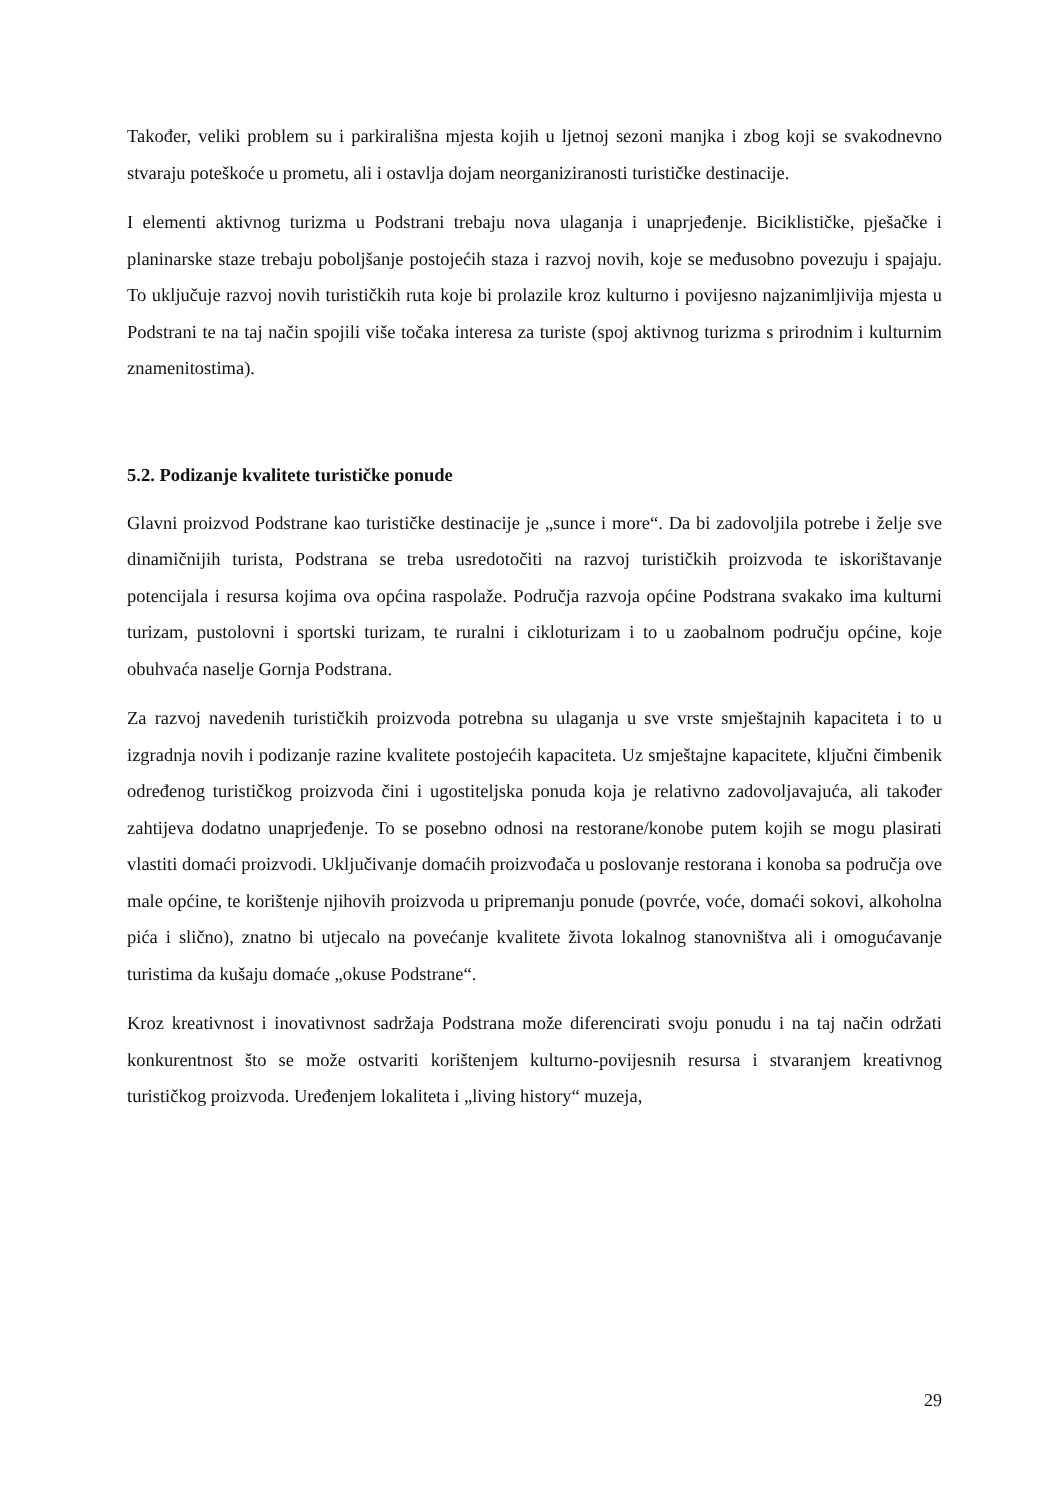Također, veliki problem su i parkirališna mjesta kojih u ljetnoj sezoni manjka i zbog koji se svakodnevno stvaraju poteškoće u prometu, ali i ostavlja dojam neorganiziranosti turističke destinacije.
I elementi aktivnog turizma u Podstrani trebaju nova ulaganja i unaprjeđenje. Biciklističke, pješačke i planinarske staze trebaju poboljšanje postojećih staza i razvoj novih, koje se međusobno povezuju i spajaju. To uključuje razvoj novih turističkih ruta koje bi prolazile kroz kulturno i povijesno najzanimljivija mjesta u Podstrani te na taj način spojili više točaka interesa za turiste (spoj aktivnog turizma s prirodnim i kulturnim znamenitostima).
5.2. Podizanje kvalitete turističke ponude
Glavni proizvod Podstrane kao turističke destinacije je „sunce i more“. Da bi zadovoljila potrebe i želje sve dinamičnijih turista, Podstrana se treba usredotočiti na razvoj turističkih proizvoda te iskorištavanje potencijala i resursa kojima ova općina raspolaže. Područja razvoja općine Podstrana svakako ima kulturni turizam, pustolovni i sportski turizam, te ruralni i cikloturizam i to u zaobalnom području općine, koje obuhvaća naselje Gornja Podstrana.
Za razvoj navedenih turističkih proizvoda potrebna su ulaganja u sve vrste smještajnih kapaciteta i to u izgradnja novih i podizanje razine kvalitete postojećih kapaciteta. Uz smještajne kapacitete, ključni čimbenik određenog turističkog proizvoda čini i ugostiteljska ponuda koja je relativno zadovoljavajuća, ali također zahtijeva dodatno unaprjeđenje. To se posebno odnosi na restorane/konobe putem kojih se mogu plasirati vlastiti domaći proizvodi. Uključivanje domaćih proizvođača u poslovanje restorana i konoba sa područja ove male općine, te korištenje njihovih proizvoda u pripremanju ponude (povrće, voće, domaći sokovi, alkoholna pića i slično), znatno bi utjecalo na povećanje kvalitete života lokalnog stanovništva ali i omogućavanje turistima da kušaju domaće „okuse Podstrane“.
Kroz kreativnost i inovativnost sadržaja Podstrana može diferencirati svoju ponudu i na taj način održati konkurentnost što se može ostvariti korištenjem kulturno-povijesnih resursa i stvaranjem kreativnog turističkog proizvoda. Uređenjem lokaliteta i „living history“ muzeja,
29